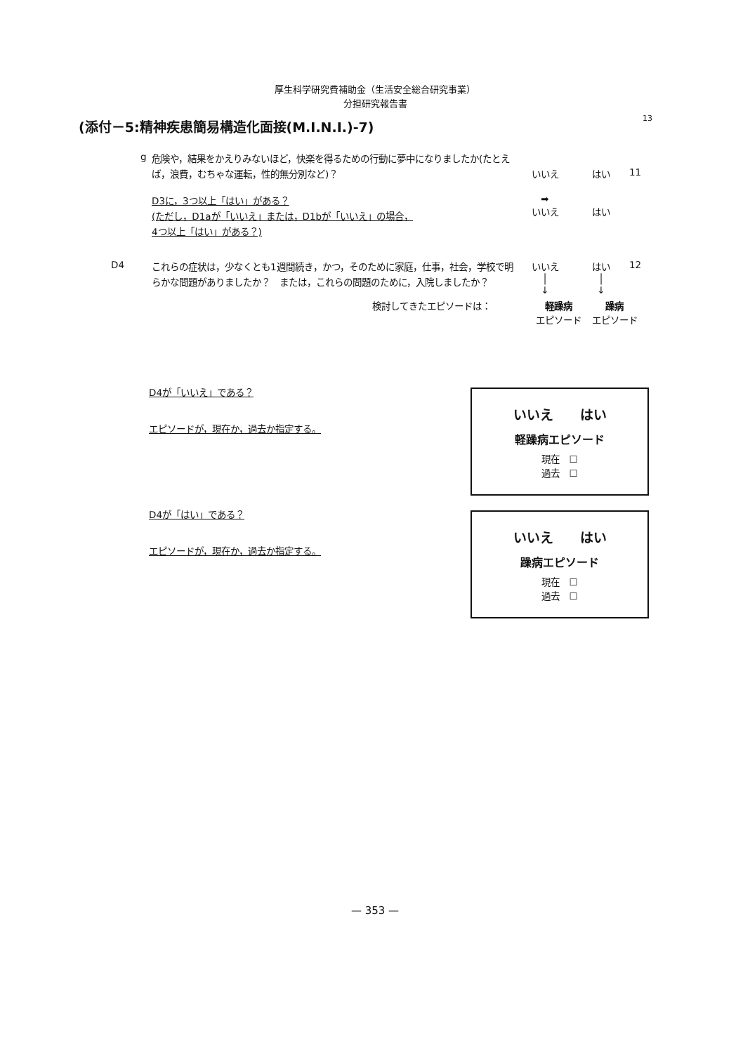厚生科学研究費補助金（生活安全総合研究事業）
分担研究報告書
13
(添付－5:精神疾患簡易構造化面接(M.I.N.I.)-7)
g
危険や，結果をかえりみないほど，快楽を得るための行動に夢中になりましたか(たとえば，浪費，むちゃな運転，性的無分別など)？
いいえ はい 11
D3に，3つ以上「はい」がある？
(ただし，D1aが「いいえ」または，D1bが「いいえ」の場合，
4つ以上「はい」がある？)
➡
いいえ
はい
D4
これらの症状は，少なくとも1週間続き，かつ，そのために家庭，仕事，社会，学校で明らかな問題がありましたか？　または，これらの問題のために，入院しましたか？
いいえ
│
↓
はい
│
↓
12
検討してきたエピソードは： 軽躁病
エピソード
躁病
エピソード
D4が「いいえ」である？
エピソードが，現在か，過去か指定する。
いいえ　　はい
軽躁病エピソード
現在　☐
過去　☐
D4が「はい」である？
エピソードが，現在か，過去か指定する。
いいえ　　はい
躁病エピソード
現在　☐
過去　☐
— 353 —